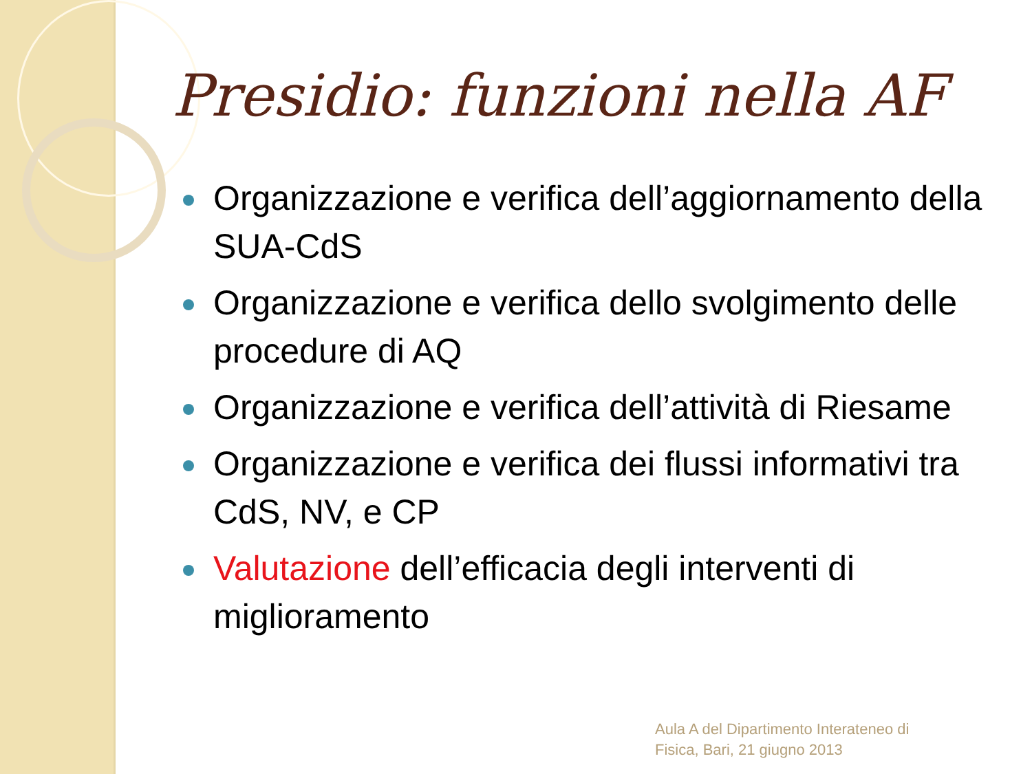Presidio: funzioni nella AF
Organizzazione e verifica dell’aggiornamento della SUA-CdS
Organizzazione e verifica dello svolgimento delle procedure di AQ
Organizzazione e verifica dell’attività di Riesame
Organizzazione e verifica dei flussi informativi tra CdS, NV, e CP
Valutazione dell’efficacia degli interventi di miglioramento
Aula A del Dipartimento Interateneo di
Fisica, Bari, 21 giugno 2013